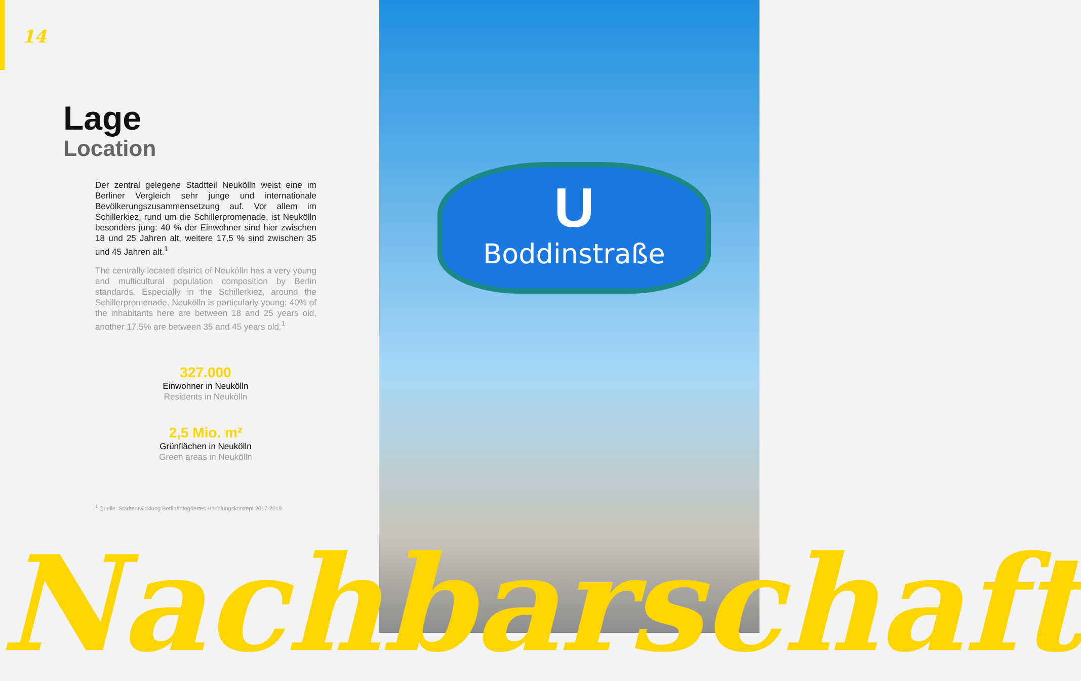U
Boddinstraße
14
Lage
Location
Der zentral gelegene Stadtteil Neukölln weist eine im Berliner Vergleich sehr junge und internationale Bevölkerungszusammensetzung auf. Vor allem im Schillerkiez, rund um die Schillerpromenade, ist Neukölln besonders jung: 40 % der Einwohner sind hier zwischen 18 und 25 Jahren alt, weitere 17,5 % sind zwischen 35 und 45 Jahren alt.<sup>1</sup>
The centrally located district of Neukölln has a very young and multicultural population composition by Berlin standards. Especially in the Schillerkiez, around the Schillerpromenade, Neukölln is particularly young: 40% of the inhabitants here are between 18 and 25 years old, another 17.5% are between 35 and 45 years old.<sup>1</sup>
327.000
Einwohner in Neukölln
Residents in Neukölln
2,5 Mio. m²
Grünflächen in Neukölln
Green areas in Neukölln
<sup>1</sup> Quelle: Stadtentwicklung Berlin/Integriertes Handlungskonzept 2017-2019
Nachbarschaft